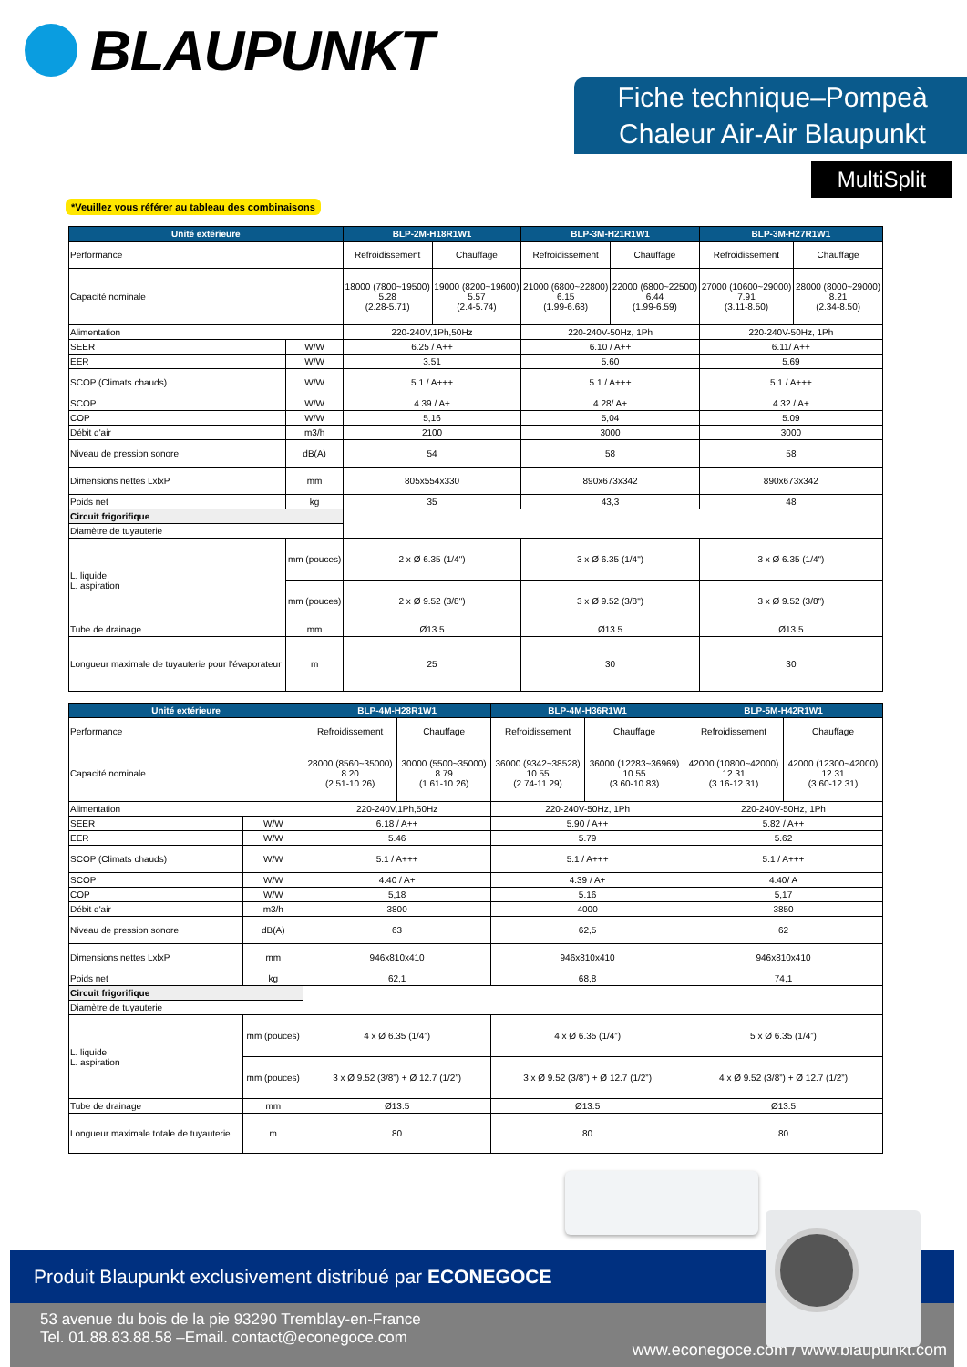BLAUPUNKT
Fiche technique–Pompeà Chaleur Air-Air Blaupunkt
MultiSplit
*Veuillez vous référer au tableau des combinaisons
| Unité extérieure | | BLP-2M-H18R1W1 | | BLP-3M-H21R1W1 | | BLP-3M-H27R1W1 | |
| --- | --- | --- | --- | --- | --- | --- | --- |
| Performance | | Refroidissement | Chauffage | Refroidissement | Chauffage | Refroidissement | Chauffage |
| Capacité nominale | | 18000 (7800~19500) 5.28 (2.28-5.71) | 19000 (8200~19600) 5.57 (2.4-5.74) | 21000 (6800~22800) 6.15 (1.99-6.68) | 22000 (6800~22500) 6.44 (1.99-6.59) | 27000 (10600~29000) 7.91 (3.11-8.50) | 28000 (8000~29000) 8.21 (2.34-8.50) |
| Alimentation | | 220-240V,1Ph,50Hz | | 220-240V-50Hz, 1Ph | | 220-240V-50Hz, 1Ph | |
| SEER | W/W | 6.25 / A++ | | 6.10 / A++ | | 6.11/ A++ | |
| EER | W/W | 3.51 | | 5.60 | | 5.69 | |
| SCOP (Climats chauds) | W/W | 5.1 / A+++ | | 5.1 / A+++ | | 5.1 / A+++ | |
| SCOP | W/W | 4.39 / A+ | | 4.28/ A+ | | 4.32 / A+ | |
| COP | W/W | 5,16 | | 5,04 | | 5.09 | |
| Débit d'air | m3/h | 2100 | | 3000 | | 3000 | |
| Niveau de pression sonore | dB(A) | 54 | | 58 | | 58 | |
| Dimensions nettes LxlxP | mm | 805x554x330 | | 890x673x342 | | 890x673x342 | |
| Poids net | kg | 35 | | 43,3 | | 48 | |
| Circuit frigorifique | | | | | | | |
| Diamètre de tuyauterie | | | | | | | |
| L. liquide L. aspiration | mm (pouces) | 2 x Ø 6.35 (1/4") | | 3 x Ø 6.35 (1/4") | | 3 x Ø 6.35 (1/4") | |
| | mm (pouces) | 2 x Ø 9.52 (3/8") | | 3 x Ø 9.52 (3/8") | | 3 x Ø 9.52 (3/8") | |
| Tube de drainage | mm | Ø13.5 | | Ø13.5 | | Ø13.5 | |
| Longueur maximale de tuyauterie pour l'évaporateur | m | 25 | | 30 | | 30 | |
| Unité extérieure | | BLP-4M-H28R1W1 | | BLP-4M-H36R1W1 | | BLP-5M-H42R1W1 | |
| --- | --- | --- | --- | --- | --- | --- | --- |
| Performance | | Refroidissement | Chauffage | Refroidissement | Chauffage | Refroidissement | Chauffage |
| Capacité nominale | | 28000 (8560~35000) 8.20 (2.51-10.26) | 30000 (5500~35000) 8.79 (1.61-10.26) | 36000 (9342~38528) 10.55 (2.74-11.29) | 36000 (12283~36969) 10.55 (3.60-10.83) | 42000 (10800~42000) 12.31 (3.16-12.31) | 42000 (12300~42000) 12.31 (3.60-12.31) |
| Alimentation | | 220-240V,1Ph,50Hz | | 220-240V-50Hz, 1Ph | | 220-240V-50Hz, 1Ph | |
| SEER | W/W | 6.18 / A++ | | 5.90 / A++ | | 5.82 / A++ | |
| EER | W/W | 5.46 | | 5.79 | | 5.62 | |
| SCOP (Climats chauds) | W/W | 5.1 / A+++ | | 5.1 / A+++ | | 5.1 / A+++ | |
| SCOP | W/W | 4.40 / A+ | | 4.39 / A+ | | 4.40/ A | |
| COP | W/W | 5,18 | | 5.16 | | 5,17 | |
| Débit d'air | m3/h | 3800 | | 4000 | | 3850 | |
| Niveau de pression sonore | dB(A) | 63 | | 62,5 | | 62 | |
| Dimensions nettes LxlxP | mm | 946x810x410 | | 946x810x410 | | 946x810x410 | |
| Poids net | kg | 62,1 | | 68,8 | | 74,1 | |
| Circuit frigorifique | | | | | | | |
| Diamètre de tuyauterie | | | | | | | |
| L. liquide L. aspiration | mm (pouces) | 4 x Ø 6.35 (1/4”) | | 4 x Ø 6.35 (1/4”) | | 5 x Ø 6.35 (1/4”) | |
| | mm (pouces) | 3 x Ø 9.52 (3/8”) + Ø 12.7 (1/2”) | | 3 x Ø 9.52 (3/8”) + Ø 12.7 (1/2”) | | 4 x Ø 9.52 (3/8”) + Ø 12.7 (1/2”) | |
| Tube de drainage | mm | Ø13.5 | | Ø13.5 | | Ø13.5 | |
| Longueur maximale totale de tuyauterie | m | 80 | | 80 | | 80 | |
Produit Blaupunkt exclusivement distribué par ECONEGOCE
53 avenue du bois de la pie 93290 Tremblay-en-France
Tel. 01.88.83.88.58 –Email. contact@econegoce.com
www.econegoce.com / www.blaupunkt.com